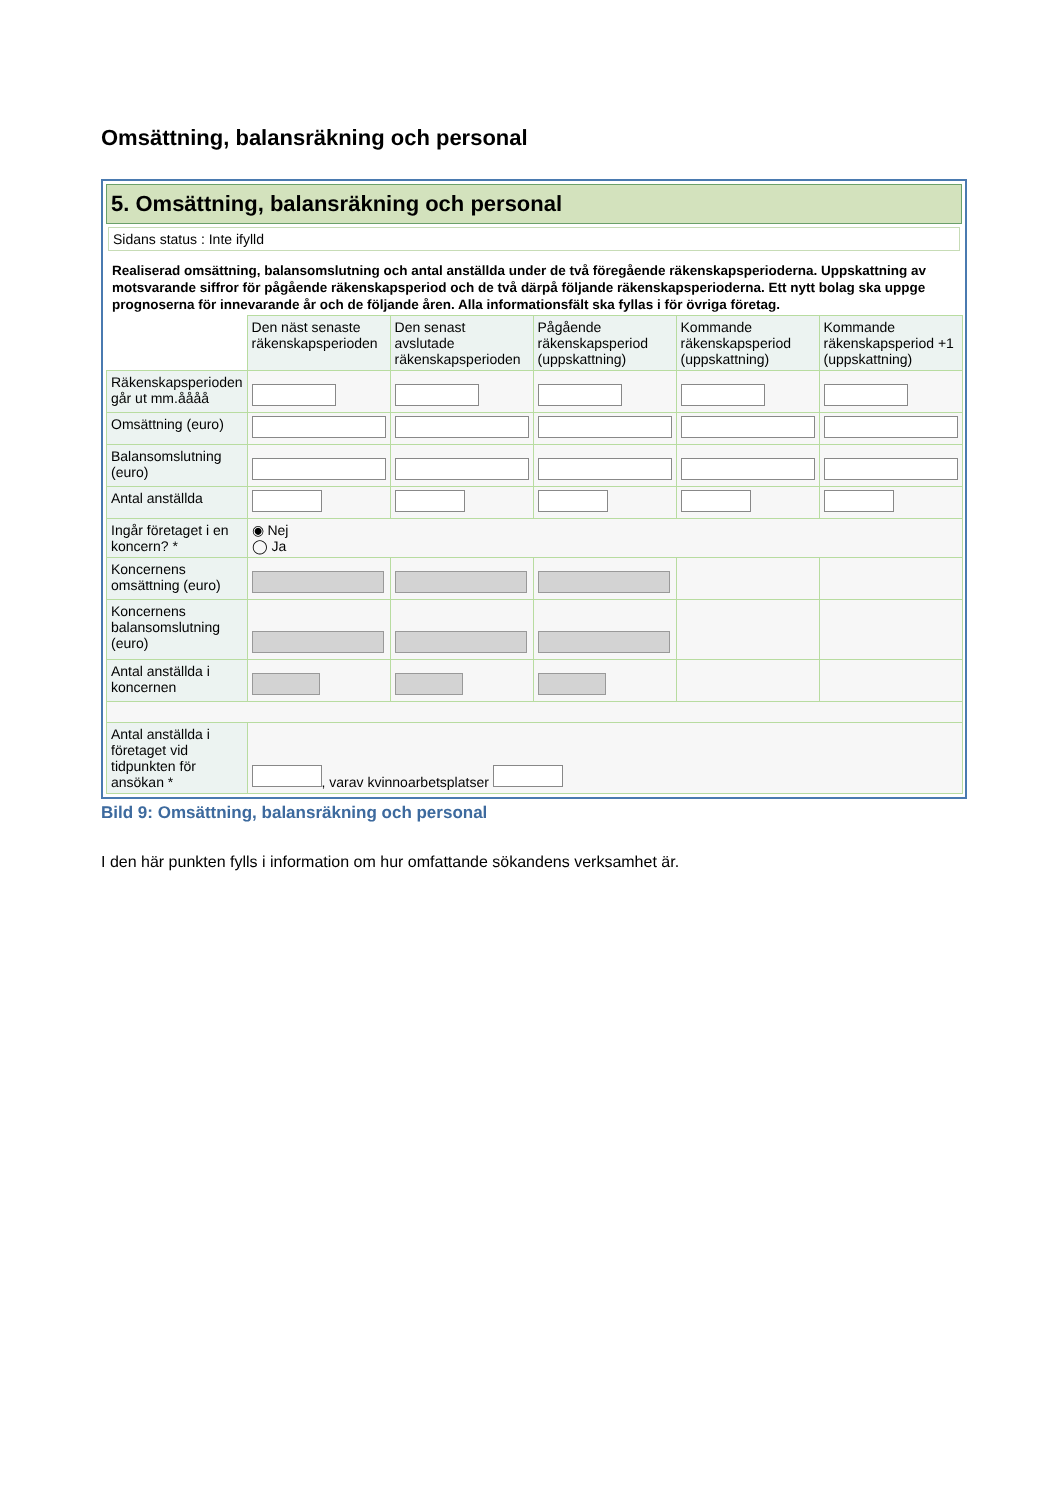Omsättning, balansräkning och personal
5. Omsättning, balansräkning och personal
Sidans status : Inte ifylld
Realiserad omsättning, balansomslutning och antal anställda under de två föregående räkenskapsperioderna. Uppskattning av motsvarande siffror för pågående räkenskapsperiod och de två därpå följande räkenskapsperioderna. Ett nytt bolag ska uppge prognoserna för innevarande år och de följande åren. Alla informationsfält ska fyllas i för övriga företag.
| | Den näst senaste räkenskapsperioden | Den senast avslutade räkenskapsperioden | Pågående räkenskapsperiod (uppskattning) | Kommande räkenskapsperiod (uppskattning) | Kommande räkenskapsperiod +1 (uppskattning) |
| Räkenskapsperioden går ut mm.åååå | | | | | |
| Omsättning (euro) | | | | | |
| Balansomslutning (euro) | | | | | |
| Antal anställda | | | | | |
| Ingår företaget i en koncern? * | ◉ Nej ◯ Ja | | | | |
| Koncernens omsättning (euro) | | | | | |
| Koncernens balansomslutning (euro) | | | | | |
| Antal anställda i koncernen | | | | | |
| Antal anställda i företaget vid tidpunkten för ansökan * | , varav kvinnoarbetsplatser | | | | |
Bild 9: Omsättning, balansräkning och personal
I den här punkten fylls i information om hur omfattande sökandens verksamhet är.